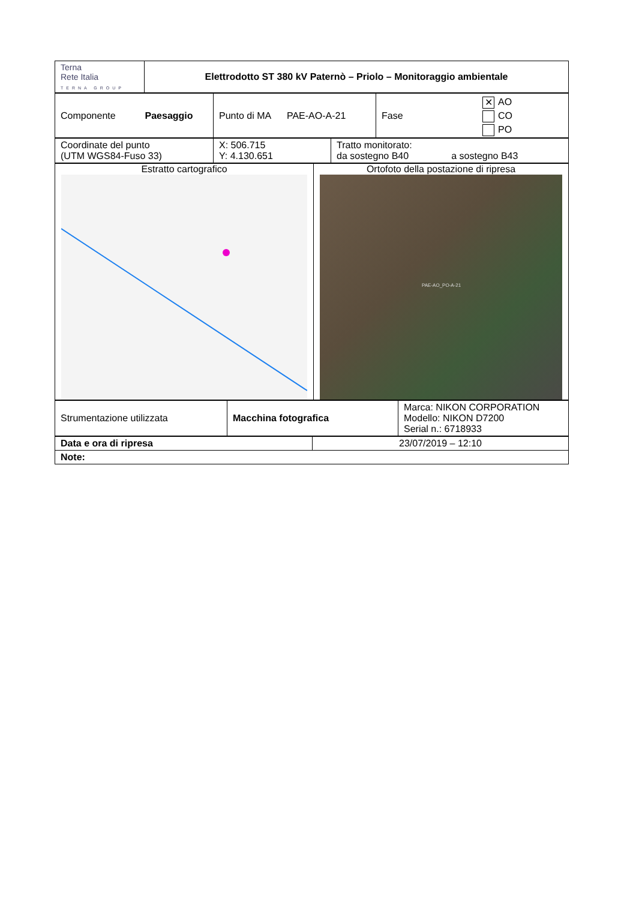| Terna Rete Italia TERNA GROUP | Elettrodotto ST 380 kV Paternò – Priolo – Monitoraggio ambientale |
| Componente Paesaggio | Punto di MA PAE-AO-A-21 | Fase | ✕ AO CO PO |
| Coordinate del punto (UTM WGS84-Fuso 33) | X: 506.715 Y: 4.130.651 | Tratto monitorato: da sostegno B40 a sostegno B43 |
| Estratto cartografico | Ortofoto della postazione di ripresa PAE-AO_PO-A-21 |
| Strumentazione utilizzata | Macchina fotografica | Marca: NIKON CORPORATION Modello: NIKON D7200 Serial n.: 6718933 |
| Data e ora di ripresa | 23/07/2019 – 12:10 |
| Note: | |